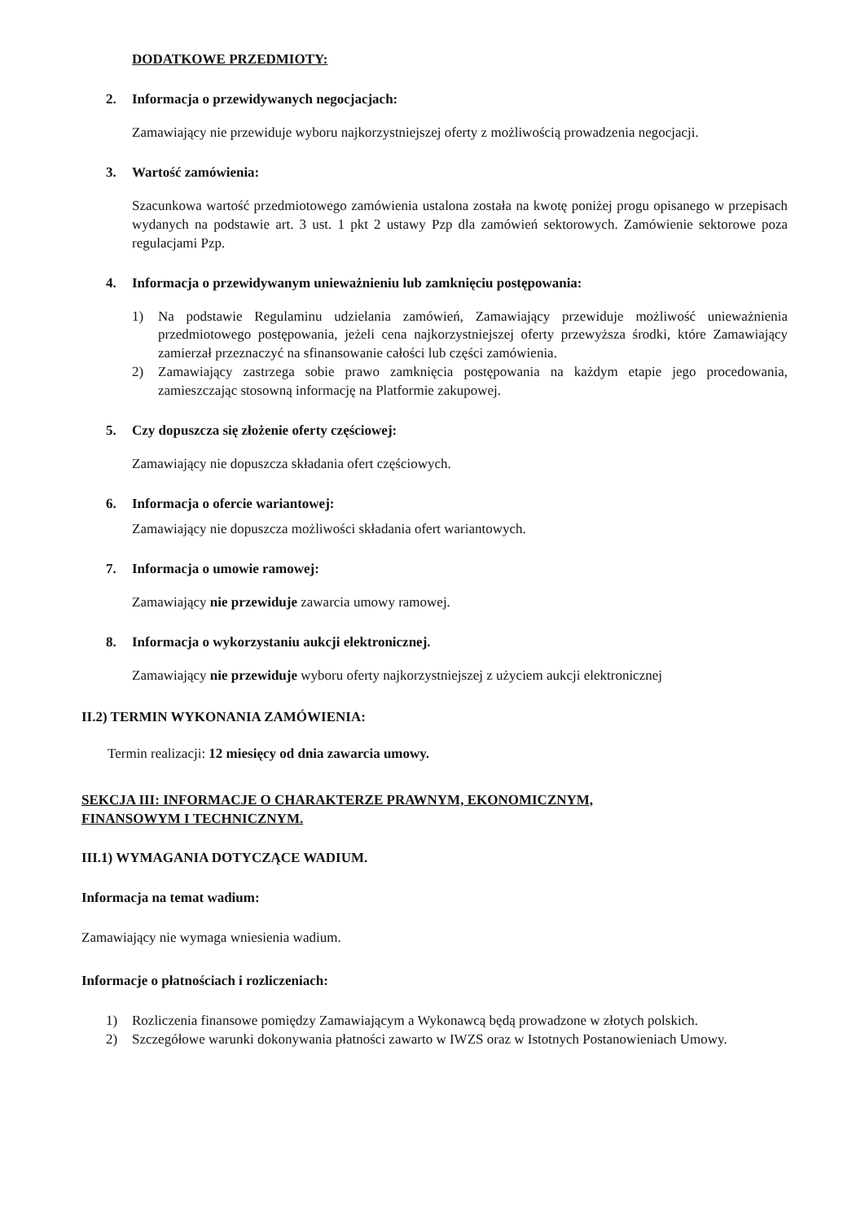DODATKOWE PRZEDMIOTY:
2. Informacja o przewidywanych negocjacjach:
Zamawiający nie przewiduje wyboru najkorzystniejszej oferty z możliwością prowadzenia negocjacji.
3. Wartość zamówienia:
Szacunkowa wartość przedmiotowego zamówienia ustalona została na kwotę poniżej progu opisanego w przepisach wydanych na podstawie art. 3 ust. 1 pkt 2 ustawy Pzp dla zamówień sektorowych. Zamówienie sektorowe poza regulacjami Pzp.
4. Informacja o przewidywanym unieważnieniu lub zamknięciu postępowania:
1) Na podstawie Regulaminu udzielania zamówień, Zamawiający przewiduje możliwość unieważnienia przedmiotowego postępowania, jeżeli cena najkorzystniejszej oferty przewyższa środki, które Zamawiający zamierzał przeznaczyć na sfinansowanie całości lub części zamówienia.
2) Zamawiający zastrzega sobie prawo zamknięcia postępowania na każdym etapie jego procedowania, zamieszczając stosowną informację na Platformie zakupowej.
5. Czy dopuszcza się złożenie oferty częściowej:
Zamawiający nie dopuszcza składania ofert częściowych.
6. Informacja o ofercie wariantowej:
Zamawiający nie dopuszcza możliwości składania ofert wariantowych.
7. Informacja o umowie ramowej:
Zamawiający nie przewiduje zawarcia umowy ramowej.
8. Informacja o wykorzystaniu aukcji elektronicznej.
Zamawiający nie przewiduje wyboru oferty najkorzystniejszej z użyciem aukcji elektronicznej
II.2) TERMIN WYKONANIA ZAMÓWIENIA:
Termin realizacji: 12 miesięcy od dnia zawarcia umowy.
SEKCJA III: INFORMACJE O CHARAKTERZE PRAWNYM, EKONOMICZNYM,
FINANSOWYM I TECHNICZNYM.
III.1) WYMAGANIA DOTYCZĄCE WADIUM.
Informacja na temat wadium:
Zamawiający nie wymaga wniesienia wadium.
Informacje o płatnościach i rozliczeniach:
1) Rozliczenia finansowe pomiędzy Zamawiającym a Wykonawcą będą prowadzone w złotych polskich.
2) Szczegółowe warunki dokonywania płatności zawarto w IWZS oraz w Istotnych Postanowieniach Umowy.